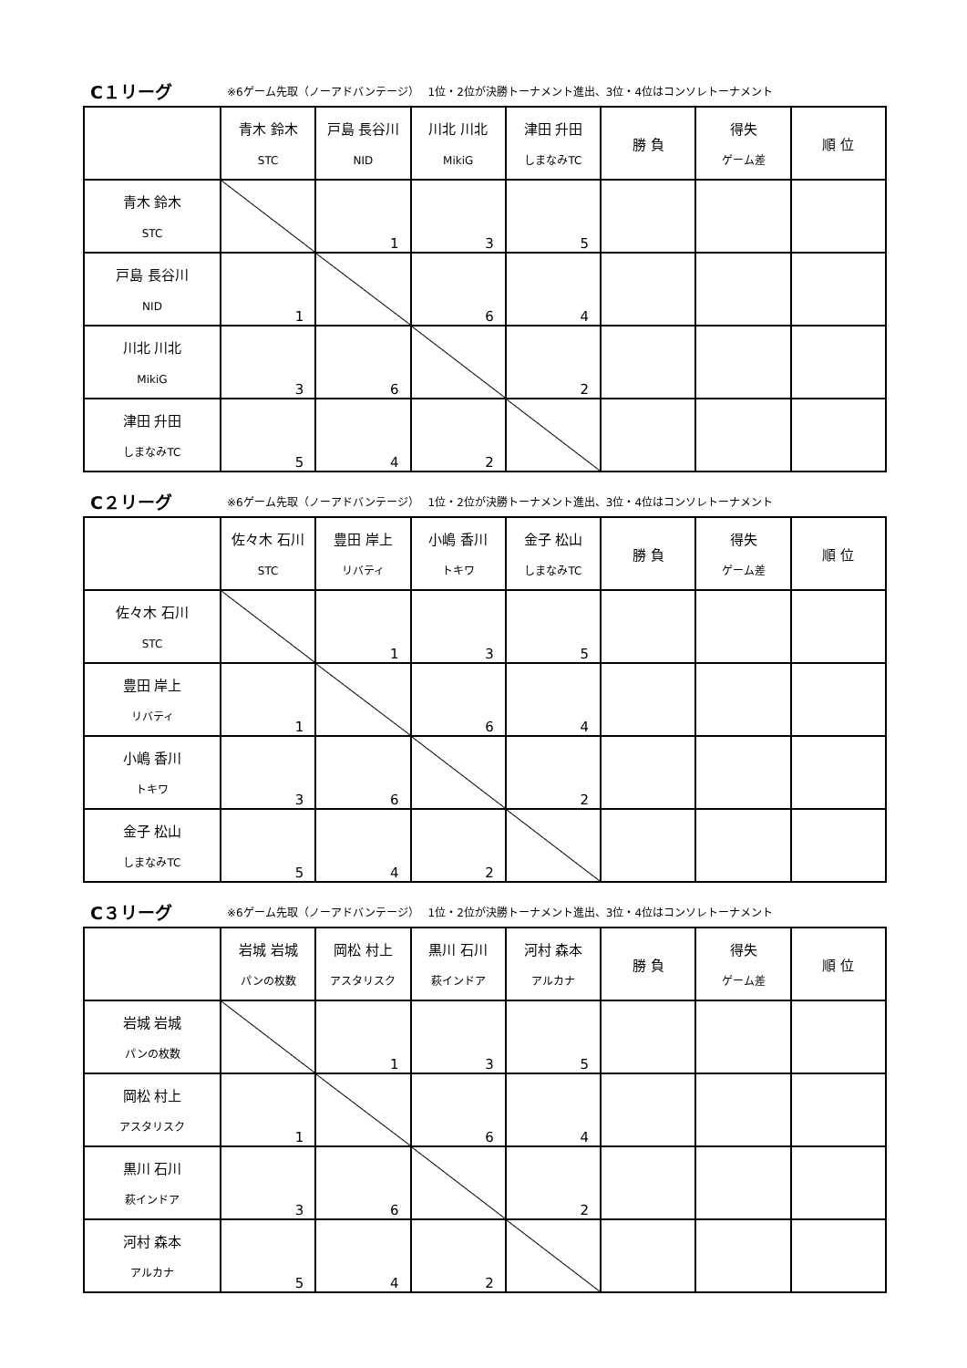C１リーグ ※6ゲーム先取（ノーアドバンテージ）　 1位・2位が決勝トーナメント進出、3位・4位はコンソレトーナメント
| | 青木 鈴木 STC | 戸島 長谷川 NID | 川北 川北 MikiG | 津田 升田 しまなみTC | 勝 負 | 得失 ゲーム差 | 順 位 |
| --- | --- | --- | --- | --- | --- | --- | --- |
| 青木 鈴木 STC | | 1 | 3 | 5 | | | |
| 戸島 長谷川 NID | 1 | | 6 | 4 | | | |
| 川北 川北 MikiG | 3 | 6 | | 2 | | | |
| 津田 升田 しまなみTC | 5 | 4 | 2 | | | | |
C２リーグ ※6ゲーム先取（ノーアドバンテージ）　 1位・2位が決勝トーナメント進出、3位・4位はコンソレトーナメント
| | 佐々木 石川 STC | 豊田 岸上 リバティ | 小嶋 香川 トキワ | 金子 松山 しまなみTC | 勝 負 | 得失 ゲーム差 | 順 位 |
| --- | --- | --- | --- | --- | --- | --- | --- |
| 佐々木 石川 STC | | 1 | 3 | 5 | | | |
| 豊田 岸上 リバティ | 1 | | 6 | 4 | | | |
| 小嶋 香川 トキワ | 3 | 6 | | 2 | | | |
| 金子 松山 しまなみTC | 5 | 4 | 2 | | | | |
C３リーグ ※6ゲーム先取（ノーアドバンテージ）　 1位・2位が決勝トーナメント進出、3位・4位はコンソレトーナメント
| | 岩城 岩城 パンの枚数 | 岡松 村上 アスタリスク | 黒川 石川 萩インドア | 河村 森本 アルカナ | 勝 負 | 得失 ゲーム差 | 順 位 |
| --- | --- | --- | --- | --- | --- | --- | --- |
| 岩城 岩城 パンの枚数 | | 1 | 3 | 5 | | | |
| 岡松 村上 アスタリスク | 1 | | 6 | 4 | | | |
| 黒川 石川 萩インドア | 3 | 6 | | 2 | | | |
| 河村 森本 アルカナ | 5 | 4 | 2 | | | | |